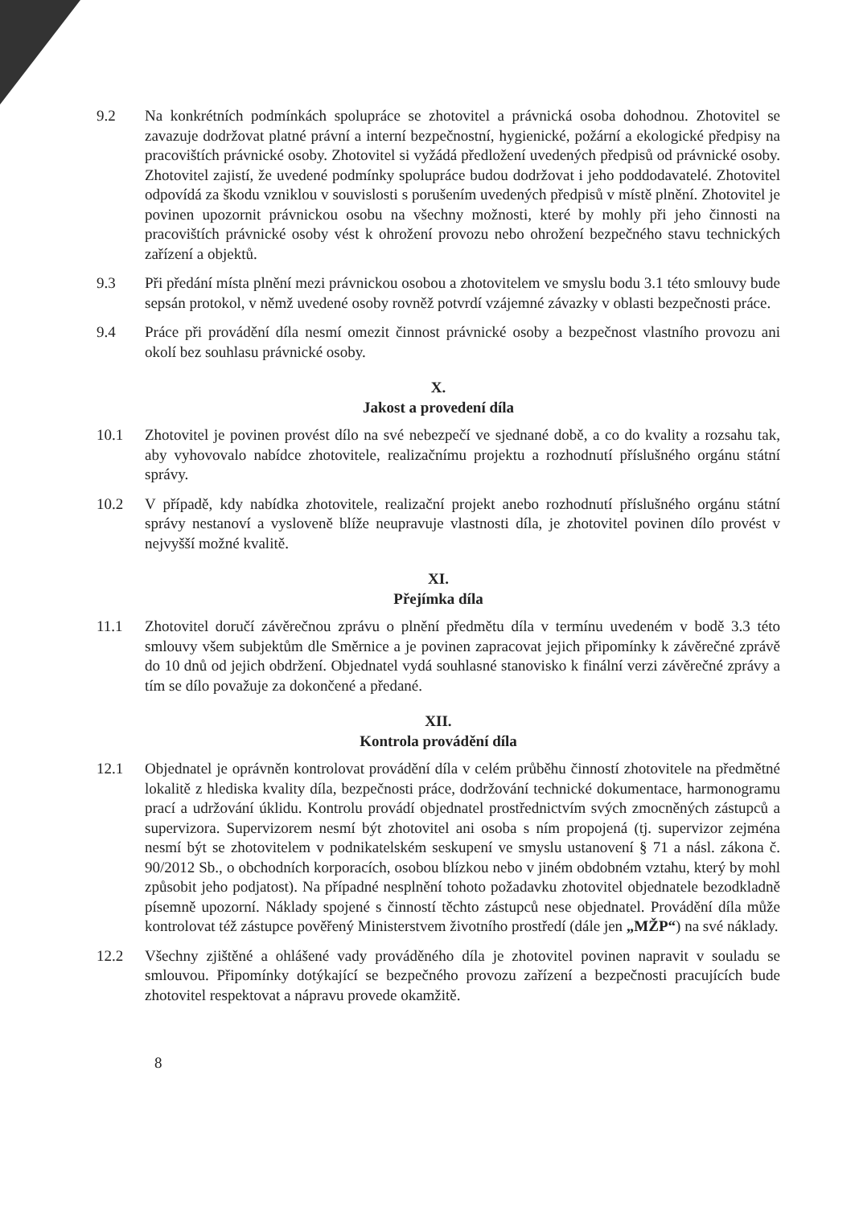9.2 Na konkrétních podmínkách spolupráce se zhotovitel a právnická osoba dohodnou. Zhotovitel se zavazuje dodržovat platné právní a interní bezpečnostní, hygienické, požární a ekologické předpisy na pracovištích právnické osoby. Zhotovitel si vyžádá předložení uvedených předpisů od právnické osoby. Zhotovitel zajistí, že uvedené podmínky spolupráce budou dodržovat i jeho poddodavatelé. Zhotovitel odpovídá za škodu vzniklou v souvislosti s porušením uvedených předpisů v místě plnění. Zhotovitel je povinen upozornit právnickou osobu na všechny možnosti, které by mohly při jeho činnosti na pracovištích právnické osoby vést k ohrožení provozu nebo ohrožení bezpečného stavu technických zařízení a objektů.
9.3 Při předání místa plnění mezi právnickou osobou a zhotovitelem ve smyslu bodu 3.1 této smlouvy bude sepsán protokol, v němž uvedené osoby rovněž potvrdí vzájemné závazky v oblasti bezpečnosti práce.
9.4 Práce při provádění díla nesmí omezit činnost právnické osoby a bezpečnost vlastního provozu ani okolí bez souhlasu právnické osoby.
X.
Jakost a provedení díla
10.1 Zhotovitel je povinen provést dílo na své nebezpečí ve sjednané době, a co do kvality a rozsahu tak, aby vyhovovalo nabídce zhotovitele, realizačnímu projektu a rozhodnutí příslušného orgánu státní správy.
10.2 V případě, kdy nabídka zhotovitele, realizační projekt anebo rozhodnutí příslušného orgánu státní správy nestanoví a vysloveně blíže neupravuje vlastnosti díla, je zhotovitel povinen dílo provést v nejvyšší možné kvalitě.
XI.
Přejímka díla
11.1 Zhotovitel doručí závěrečnou zprávu o plnění předmětu díla v termínu uvedeném v bodě 3.3 této smlouvy všem subjektům dle Směrnice a je povinen zapracovat jejich připomínky k závěrečné zprávě do 10 dnů od jejich obdržení. Objednatel vydá souhlasné stanovisko k finální verzi závěrečné zprávy a tím se dílo považuje za dokončené a předané.
XII.
Kontrola provádění díla
12.1 Objednatel je oprávněn kontrolovat provádění díla v celém průběhu činností zhotovitele na předmětné lokalitě z hlediska kvality díla, bezpečnosti práce, dodržování technické dokumentace, harmonogramu prací a udržování úklidu. Kontrolu provádí objednatel prostřednictvím svých zmocněných zástupců a supervizora. Supervizorem nesmí být zhotovitel ani osoba s ním propojená (tj. supervizor zejména nesmí být se zhotovitelem v podnikatelském seskupení ve smyslu ustanovení § 71 a násl. zákona č. 90/2012 Sb., o obchodních korporacích, osobou blízkou nebo v jiném obdobném vztahu, který by mohl způsobit jeho podjatost). Na případné nesplnění tohoto požadavku zhotovitel objednatele bezodkladně písemně upozorní. Náklady spojené s činností těchto zástupců nese objednatel. Provádění díla může kontrolovat též zástupce pověřený Ministerstvem životního prostředí (dále jen „MŽP“) na své náklady.
12.2 Všechny zjištěné a ohlášené vady prováděného díla je zhotovitel povinen napravit v souladu se smlouvou. Připomínky dotýkající se bezpečného provozu zařízení a bezpečnosti pracujících bude zhotovitel respektovat a nápravu provede okamžitě.
8